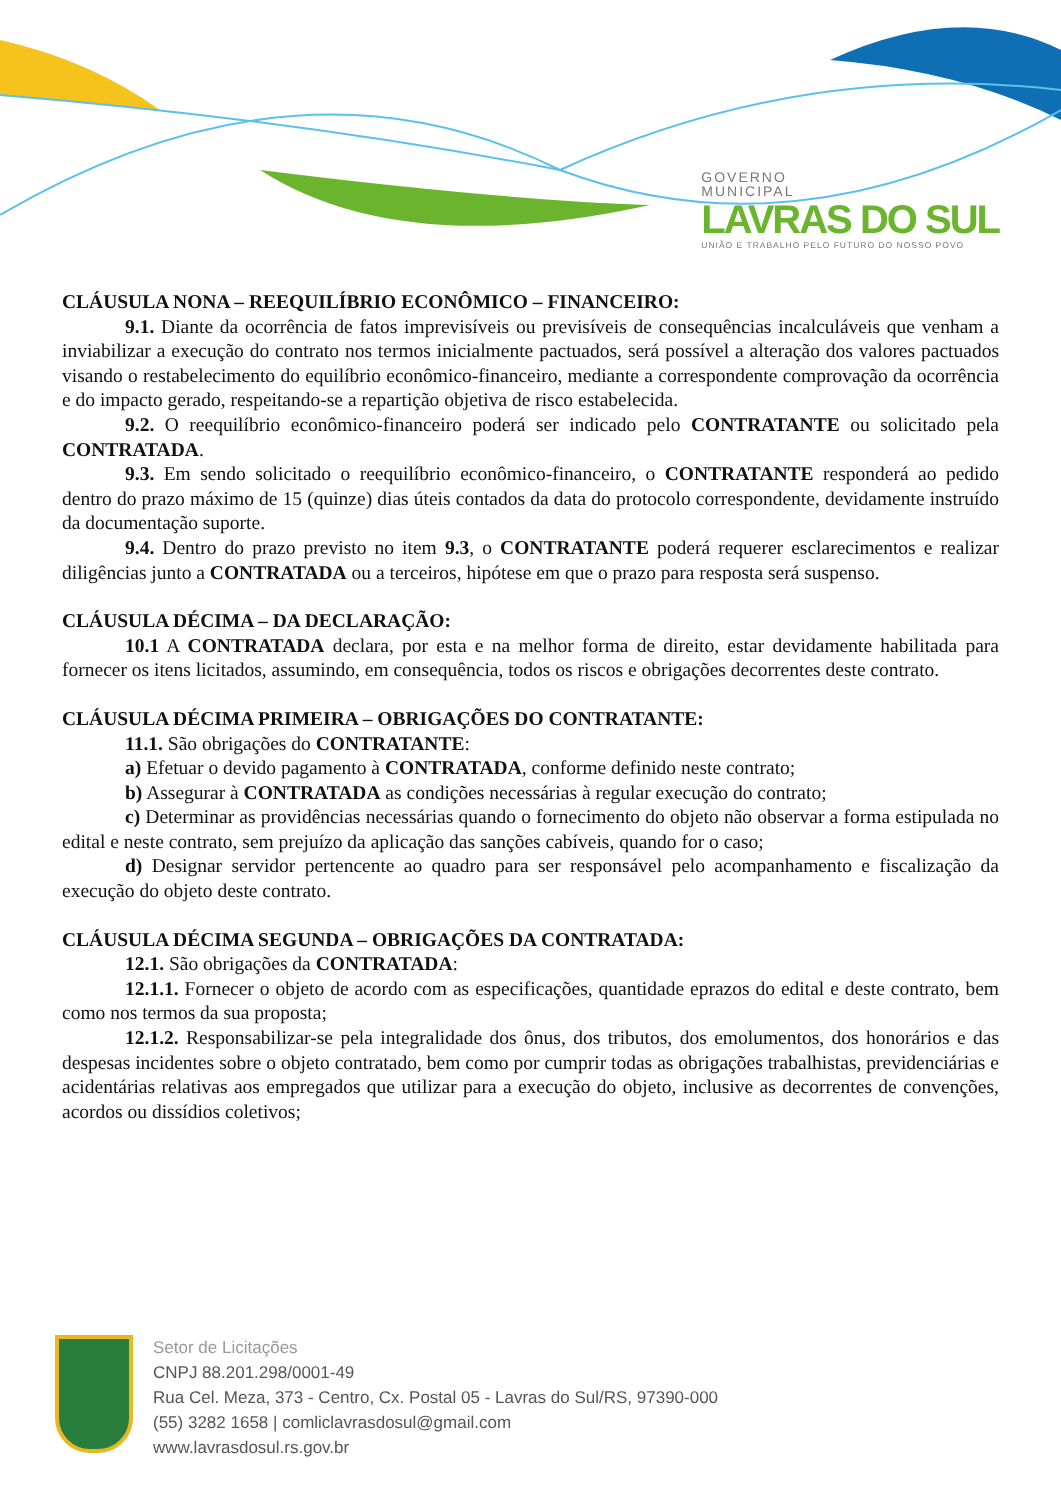GOVERNO
MUNICIPAL
LAVRAS DO SUL
UNIÃO E TRABALHO PELO FUTURO DO NOSSO POVO
CLÁUSULA NONA – REEQUILÍBRIO ECONÔMICO – FINANCEIRO:
9.1. Diante da ocorrência de fatos imprevisíveis ou previsíveis de consequências incalculáveis que venham a inviabilizar a execução do contrato nos termos inicialmente pactuados, será possível a alteração dos valores pactuados visando o restabelecimento do equilíbrio econômico-financeiro, mediante a correspondente comprovação da ocorrência e do impacto gerado, respeitando-se a repartição objetiva de risco estabelecida.
9.2. O reequilíbrio econômico-financeiro poderá ser indicado pelo CONTRATANTE ou solicitado pela CONTRATADA.
9.3. Em sendo solicitado o reequilíbrio econômico-financeiro, o CONTRATANTE responderá ao pedido dentro do prazo máximo de 15 (quinze) dias úteis contados da data do protocolo correspondente, devidamente instruído da documentação suporte.
9.4. Dentro do prazo previsto no item 9.3, o CONTRATANTE poderá requerer esclarecimentos e realizar diligências junto a CONTRATADA ou a terceiros, hipótese em que o prazo para resposta será suspenso.
CLÁUSULA DÉCIMA – DA DECLARAÇÃO:
10.1 A CONTRATADA declara, por esta e na melhor forma de direito, estar devidamente habilitada para fornecer os itens licitados, assumindo, em consequência, todos os riscos e obrigações decorrentes deste contrato.
CLÁUSULA DÉCIMA PRIMEIRA – OBRIGAÇÕES DO CONTRATANTE:
11.1. São obrigações do CONTRATANTE:
a) Efetuar o devido pagamento à CONTRATADA, conforme definido neste contrato;
b) Assegurar à CONTRATADA as condições necessárias à regular execução do contrato;
c) Determinar as providências necessárias quando o fornecimento do objeto não observar a forma estipulada no edital e neste contrato, sem prejuízo da aplicação das sanções cabíveis, quando for o caso;
d) Designar servidor pertencente ao quadro para ser responsável pelo acompanhamento e fiscalização da execução do objeto deste contrato.
CLÁUSULA DÉCIMA SEGUNDA – OBRIGAÇÕES DA CONTRATADA:
12.1. São obrigações da CONTRATADA:
12.1.1. Fornecer o objeto de acordo com as especificações, quantidade eprazos do edital e deste contrato, bem como nos termos da sua proposta;
12.1.2. Responsabilizar-se pela integralidade dos ônus, dos tributos, dos emolumentos, dos honorários e das despesas incidentes sobre o objeto contratado, bem como por cumprir todas as obrigações trabalhistas, previdenciárias e acidentárias relativas aos empregados que utilizar para a execução do objeto, inclusive as decorrentes de convenções, acordos ou dissídios coletivos;
Setor de Licitações
CNPJ 88.201.298/0001-49
Rua Cel. Meza, 373 - Centro, Cx. Postal 05 - Lavras do Sul/RS, 97390-000
(55) 3282 1658 | comliclavrasdosul@gmail.com
www.lavrasdosul.rs.gov.br